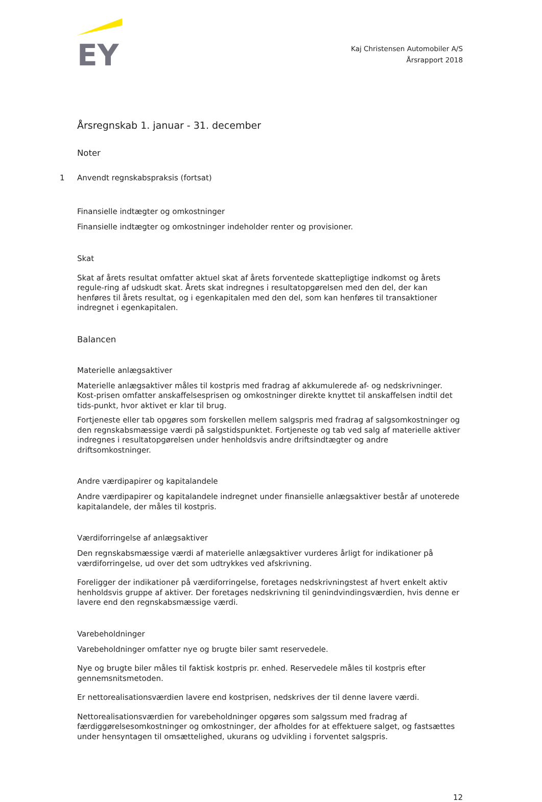EY
Kaj Christensen Automobiler A/S
Årsrapport 2018
Årsregnskab 1. januar - 31. december
Noter
1 Anvendt regnskabspraksis (fortsat)
Finansielle indtægter og omkostninger
Finansielle indtægter og omkostninger indeholder renter og provisioner.
Skat
Skat af årets resultat omfatter aktuel skat af årets forventede skattepligtige indkomst og årets regule-ring af udskudt skat. Årets skat indregnes i resultatopgørelsen med den del, der kan henføres til årets resultat, og i egenkapitalen med den del, som kan henføres til transaktioner indregnet i egenkapitalen.
Balancen
Materielle anlægsaktiver
Materielle anlægsaktiver måles til kostpris med fradrag af akkumulerede af- og nedskrivninger. Kost-prisen omfatter anskaffelsesprisen og omkostninger direkte knyttet til anskaffelsen indtil det tids-punkt, hvor aktivet er klar til brug.
Fortjeneste eller tab opgøres som forskellen mellem salgspris med fradrag af salgsomkostninger og den regnskabsmæssige værdi på salgstidspunktet. Fortjeneste og tab ved salg af materielle aktiver indregnes i resultatopgørelsen under henholdsvis andre driftsindtægter og andre driftsomkostninger.
Andre værdipapirer og kapitalandele
Andre værdipapirer og kapitalandele indregnet under finansielle anlægsaktiver består af unoterede kapitalandele, der måles til kostpris.
Værdiforringelse af anlægsaktiver
Den regnskabsmæssige værdi af materielle anlægsaktiver vurderes årligt for indikationer på værdiforringelse, ud over det som udtrykkes ved afskrivning.
Foreligger der indikationer på værdiforringelse, foretages nedskrivningstest af hvert enkelt aktiv henholdsvis gruppe af aktiver. Der foretages nedskrivning til genindvindingsværdien, hvis denne er lavere end den regnskabsmæssige værdi.
Varebeholdninger
Varebeholdninger omfatter nye og brugte biler samt reservedele.
Nye og brugte biler måles til faktisk kostpris pr. enhed. Reservedele måles til kostpris efter gennemsnitsmetoden.
Er nettorealisationsværdien lavere end kostprisen, nedskrives der til denne lavere værdi.
Nettorealisationsværdien for varebeholdninger opgøres som salgssum med fradrag af færdiggørelsesomkostninger og omkostninger, der afholdes for at effektuere salget, og fastsættes under hensyntagen til omsættelighed, ukurans og udvikling i forventet salgspris.
12